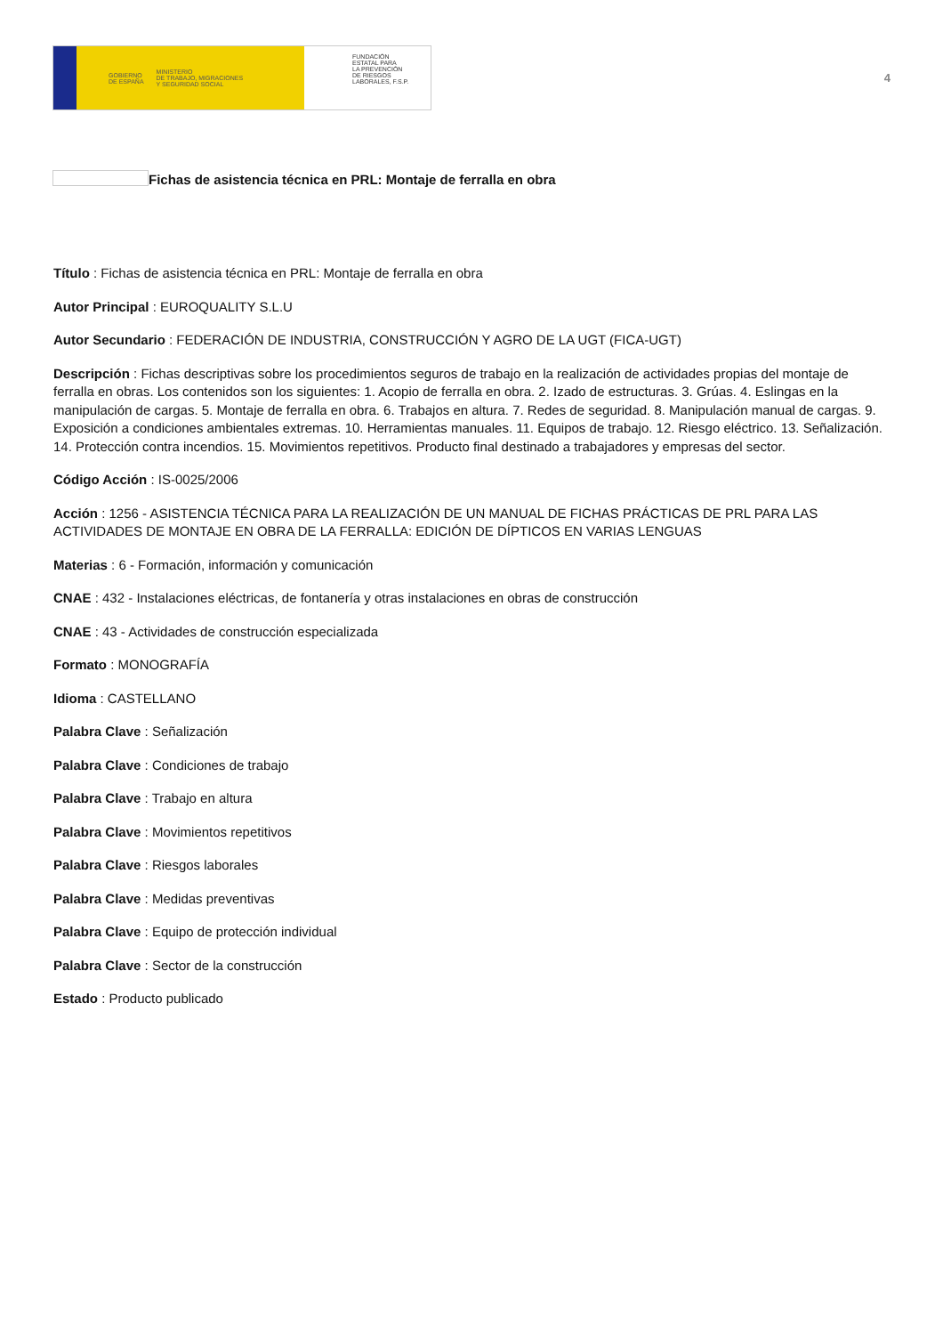GOBIERNO
DE ESPAÑA MINISTERIO
DE TRABAJO, MIGRACIONES
Y SEGURIDAD SOCIAL
FUNDACIÓN
ESTATAL PARA
LA PREVENCIÓN
DE RIESGOS
LABORALES, F.S.P.
4
Fichas de asistencia técnica en PRL: Montaje de ferralla en obra
Título : Fichas de asistencia técnica en PRL: Montaje de ferralla en obra
Autor Principal : EUROQUALITY S.L.U
Autor Secundario : FEDERACIÓN DE INDUSTRIA, CONSTRUCCIÓN Y AGRO DE LA UGT (FICA-UGT)
Descripción : Fichas descriptivas sobre los procedimientos seguros de trabajo en la realización de actividades propias del montaje de ferralla en obras. Los contenidos son los siguientes: 1. Acopio de ferralla en obra. 2. Izado de estructuras. 3. Grúas. 4. Eslingas en la manipulación de cargas. 5. Montaje de ferralla en obra. 6. Trabajos en altura. 7. Redes de seguridad. 8. Manipulación manual de cargas. 9. Exposición a condiciones ambientales extremas. 10. Herramientas manuales. 11. Equipos de trabajo. 12. Riesgo eléctrico. 13. Señalización. 14. Protección contra incendios. 15. Movimientos repetitivos. Producto final destinado a trabajadores y empresas del sector.
Código Acción : IS-0025/2006
Acción : 1256 - ASISTENCIA TÉCNICA PARA LA REALIZACIÓN DE UN MANUAL DE FICHAS PRÁCTICAS DE PRL PARA LAS ACTIVIDADES DE MONTAJE EN OBRA DE LA FERRALLA: EDICIÓN DE DÍPTICOS EN VARIAS LENGUAS
Materias : 6 - Formación, información y comunicación
CNAE : 432 - Instalaciones eléctricas, de fontanería y otras instalaciones en obras de construcción
CNAE : 43 - Actividades de construcción especializada
Formato : MONOGRAFÍA
Idioma : CASTELLANO
Palabra Clave : Señalización
Palabra Clave : Condiciones de trabajo
Palabra Clave : Trabajo en altura
Palabra Clave : Movimientos repetitivos
Palabra Clave : Riesgos laborales
Palabra Clave : Medidas preventivas
Palabra Clave : Equipo de protección individual
Palabra Clave : Sector de la construcción
Estado : Producto publicado